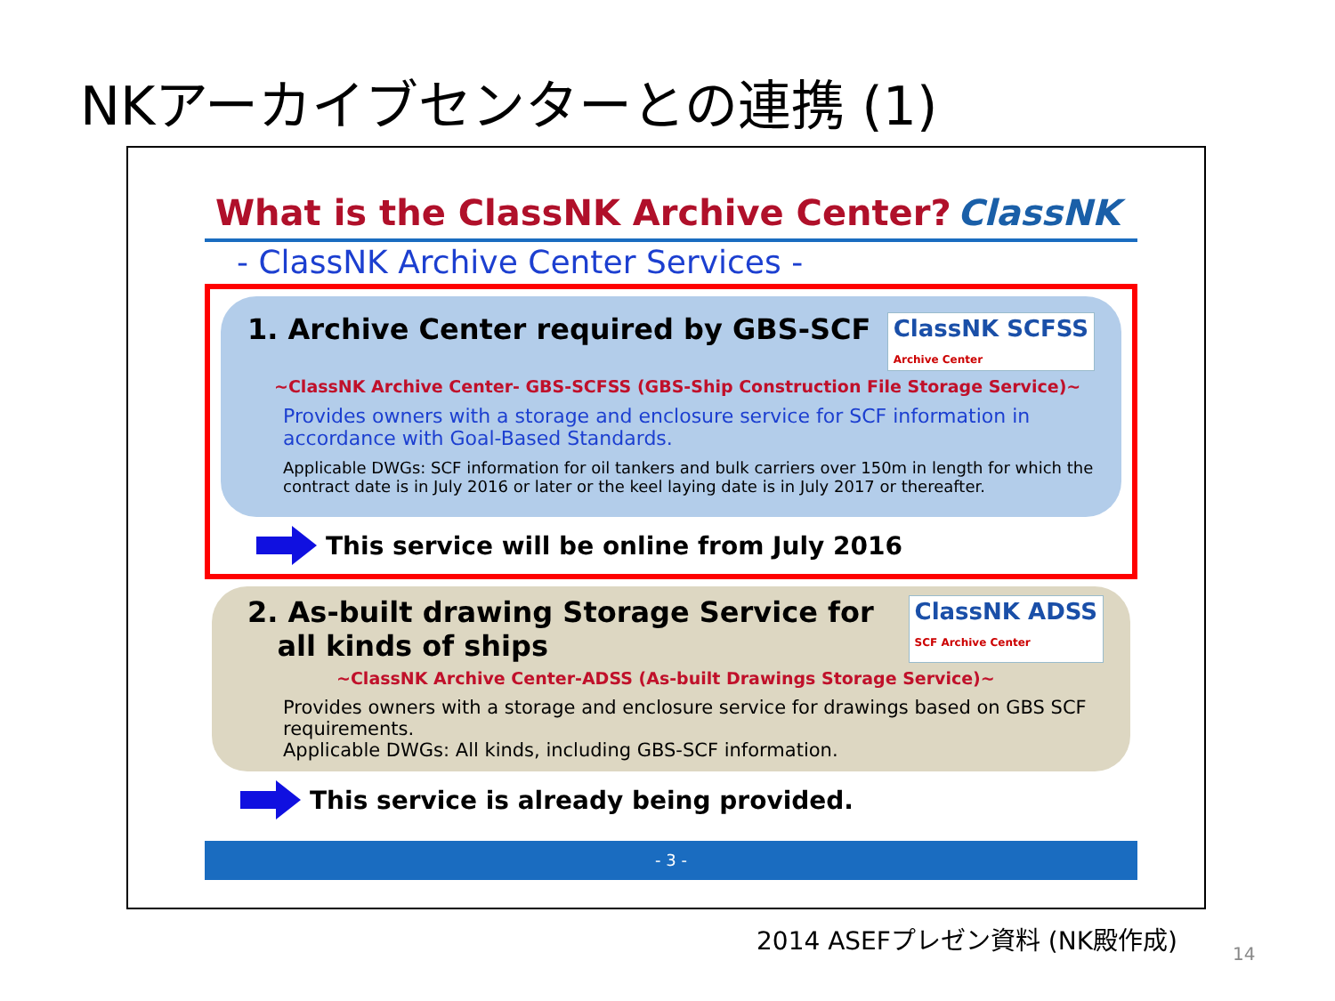NKアーカイブセンターとの連携 (1)
What is the ClassNK Archive Center? ClassNK
- ClassNK Archive Center Services -
1. Archive Center required by GBS-SCF ClassNK SCFSS
Archive Center
~ClassNK Archive Center- GBS-SCFSS (GBS-Ship Construction File Storage Service)~
Provides owners with a storage and enclosure service for SCF information in accordance with Goal-Based Standards.
Applicable DWGs: SCF information for oil tankers and bulk carriers over 150m in length for which the contract date is in July 2016 or later or the keel laying date is in July 2017 or thereafter.
This service will be online from July 2016
2. As-built drawing Storage Service for
all kinds of ships ClassNK ADSS
SCF Archive Center
~ClassNK Archive Center-ADSS (As-built Drawings Storage Service)~
Provides owners with a storage and enclosure service for drawings based on GBS SCF requirements.
Applicable DWGs: All kinds, including GBS-SCF information.
This service is already being provided.
- 3 -
2014 ASEFプレゼン資料 (NK殿作成)
14